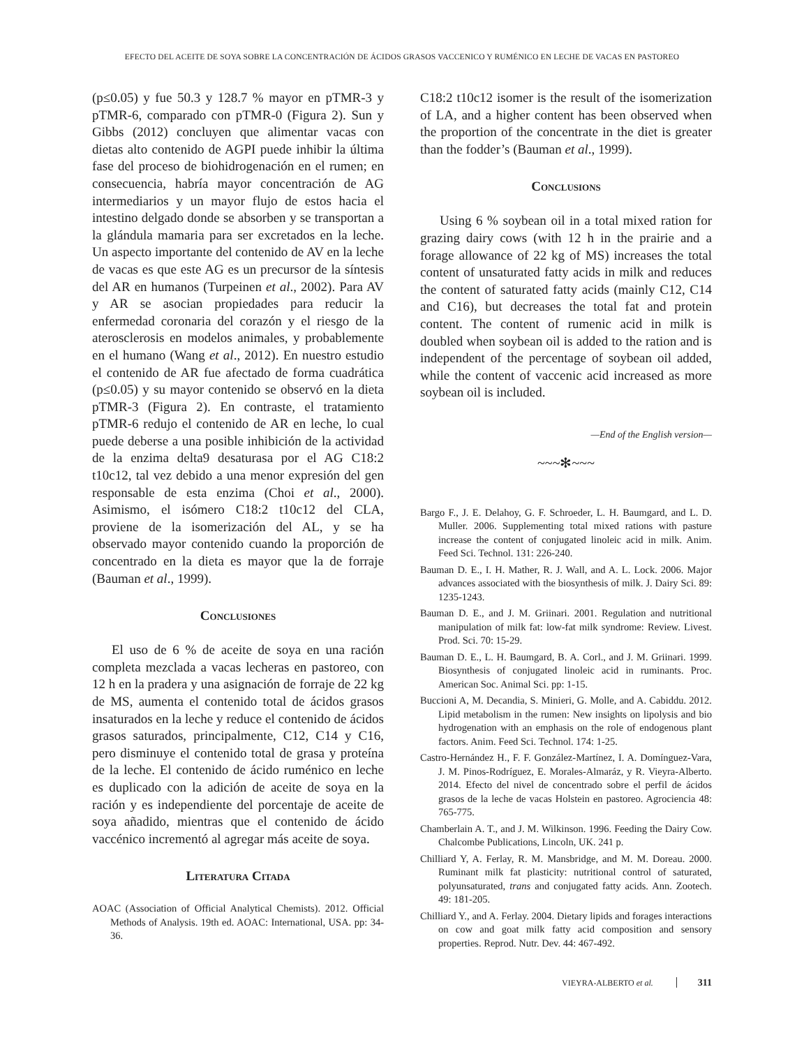EFECTO DEL ACEITE DE SOYA SOBRE LA CONCENTRACIÓN DE ÁCIDOS GRASOS VACCENICO Y RUMÉNICO EN LECHE DE VACAS EN PASTOREO
(p≤0.05) y fue 50.3 y 128.7 % mayor en pTMR-3 y pTMR-6, comparado con pTMR-0 (Figura 2). Sun y Gibbs (2012) concluyen que alimentar vacas con dietas alto contenido de AGPI puede inhibir la última fase del proceso de biohidrogenación en el rumen; en consecuencia, habría mayor concentración de AG intermediarios y un mayor flujo de estos hacia el intestino delgado donde se absorben y se transportan a la glándula mamaria para ser excretados en la leche. Un aspecto importante del contenido de AV en la leche de vacas es que este AG es un precursor de la síntesis del AR en humanos (Turpeinen et al., 2002). Para AV y AR se asocian propiedades para reducir la enfermedad coronaria del corazón y el riesgo de la aterosclerosis en modelos animales, y probablemente en el humano (Wang et al., 2012). En nuestro estudio el contenido de AR fue afectado de forma cuadrática (p≤0.05) y su mayor contenido se observó en la dieta pTMR-3 (Figura 2). En contraste, el tratamiento pTMR-6 redujo el contenido de AR en leche, lo cual puede deberse a una posible inhibición de la actividad de la enzima delta9 desaturasa por el AG C18:2 t10c12, tal vez debido a una menor expresión del gen responsable de esta enzima (Choi et al., 2000). Asimismo, el isómero C18:2 t10c12 del CLA, proviene de la isomerización del AL, y se ha observado mayor contenido cuando la proporción de concentrado en la dieta es mayor que la de forraje (Bauman et al., 1999).
Conclusiones
El uso de 6 % de aceite de soya en una ración completa mezclada a vacas lecheras en pastoreo, con 12 h en la pradera y una asignación de forraje de 22 kg de MS, aumenta el contenido total de ácidos grasos insaturados en la leche y reduce el contenido de ácidos grasos saturados, principalmente, C12, C14 y C16, pero disminuye el contenido total de grasa y proteína de la leche. El contenido de ácido ruménico en leche es duplicado con la adición de aceite de soya en la ración y es independiente del porcentaje de aceite de soya añadido, mientras que el contenido de ácido vaccénico incrementó al agregar más aceite de soya.
Literatura Citada
AOAC (Association of Official Analytical Chemists). 2012. Official Methods of Analysis. 19th ed. AOAC: International, USA. pp: 34-36.
C18:2 t10c12 isomer is the result of the isomerization of LA, and a higher content has been observed when the proportion of the concentrate in the diet is greater than the fodder’s (Bauman et al., 1999).
Conclusions
Using 6 % soybean oil in a total mixed ration for grazing dairy cows (with 12 h in the prairie and a forage allowance of 22 kg of MS) increases the total content of unsaturated fatty acids in milk and reduces the content of saturated fatty acids (mainly C12, C14 and C16), but decreases the total fat and protein content. The content of rumenic acid in milk is doubled when soybean oil is added to the ration and is independent of the percentage of soybean oil added, while the content of vaccenic acid increased as more soybean oil is included.
—End of the English version—
~~~✻~~~
Bargo F., J. E. Delahoy, G. F. Schroeder, L. H. Baumgard, and L. D. Muller. 2006. Supplementing total mixed rations with pasture increase the content of conjugated linoleic acid in milk. Anim. Feed Sci. Technol. 131: 226-240.
Bauman D. E., I. H. Mather, R. J. Wall, and A. L. Lock. 2006. Major advances associated with the biosynthesis of milk. J. Dairy Sci. 89: 1235-1243.
Bauman D. E., and J. M. Griinari. 2001. Regulation and nutritional manipulation of milk fat: low-fat milk syndrome: Review. Livest. Prod. Sci. 70: 15-29.
Bauman D. E., L. H. Baumgard, B. A. Corl., and J. M. Griinari. 1999. Biosynthesis of conjugated linoleic acid in ruminants. Proc. American Soc. Animal Sci. pp: 1-15.
Buccioni A, M. Decandia, S. Minieri, G. Molle, and A. Cabiddu. 2012. Lipid metabolism in the rumen: New insights on lipolysis and bio hydrogenation with an emphasis on the role of endogenous plant factors. Anim. Feed Sci. Technol. 174: 1-25.
Castro-Hernández H., F. F. González-Martínez, I. A. Domínguez-Vara, J. M. Pinos-Rodríguez, E. Morales-Almaráz, y R. Vieyra-Alberto. 2014. Efecto del nivel de concentrado sobre el perfil de ácidos grasos de la leche de vacas Holstein en pastoreo. Agrociencia 48: 765-775.
Chamberlain A. T., and J. M. Wilkinson. 1996. Feeding the Dairy Cow. Chalcombe Publications, Lincoln, UK. 241 p.
Chilliard Y, A. Ferlay, R. M. Mansbridge, and M. M. Doreau. 2000. Ruminant milk fat plasticity: nutritional control of saturated, polyunsaturated, trans and conjugated fatty acids. Ann. Zootech. 49: 181-205.
Chilliard Y., and A. Ferlay. 2004. Dietary lipids and forages interactions on cow and goat milk fatty acid composition and sensory properties. Reprod. Nutr. Dev. 44: 467-492.
VIEYRA-ALBERTO et al. 311